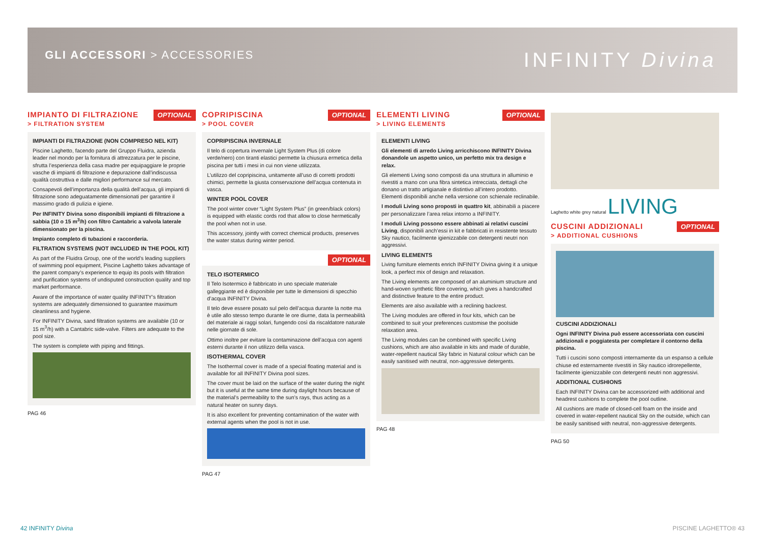GLI ACCESSORI > ACCESSORIES
INFINITY Divina
OPTIONAL
IMPIANTO DI FILTRAZIONE
> FILTRATION SYSTEM
IMPIANTI DI FILTRAZIONE (NON COMPRESO NEL KIT)
Piscine Laghetto, facendo parte del Gruppo Fluidra, azienda leader nel mondo per la fornitura di attrezzatura per le piscine, sfrutta l’esperienza della casa madre per equipaggiare le proprie vasche di impianti di filtrazione e depurazione dall’indiscussa qualità costruttiva e dalle migliori performance sul mercato.
Consapevoli dell’importanza della qualità dell’acqua, gli impianti di filtrazione sono adeguatamente dimensionati per garantire il massimo grado di pulizia e igiene.
Per INFINITY Divina sono disponibili impianti di filtrazione a sabbia (10 o 15 m<sup>3</sup>/h) con filtro Cantabric a valvola laterale dimensionato per la piscina.
Impianto completo di tubazioni e raccorderia.
FILTRATION SYSTEMS (NOT INCLUDED IN THE POOL KIT)
As part of the Fluidra Group, one of the world’s leading suppliers of swimming pool equipment, Piscine Laghetto takes advantage of the parent company’s experience to equip its pools with filtration and purification systems of undisputed construction quality and top market performance.
Aware of the importance of water quality INFINITY’s filtration systems are adequately dimensioned to guarantee maximum cleanliness and hygiene.
For INFINITY Divina, sand filtration systems are available (10 or 15 m<sup>3</sup>/h) with a Cantabric side-valve. Filters are adequate to the pool size.
The system is complete with piping and fittings.
PAG 46
OPTIONAL
COPRIPISCINA
> POOL COVER
COPRIPISCINA INVERNALE
Il telo di copertura invernale Light System Plus (di colore verde/nero) con tiranti elastici permette la chiusura ermetica della piscina per tutti i mesi in cui non viene utilizzata.
L’utilizzo del copripiscina, unitamente all’uso di corretti prodotti chimici, permette la giusta conservazione dell’acqua contenuta in vasca.
WINTER POOL COVER
The pool winter cover “Light System Plus” (in green/black colors) is equipped with elastic cords rod that allow to close hermetically the pool when not in use.
This accessory, jointly with correct chemical products, preserves the water status during winter period.
OPTIONAL
TELO ISOTERMICO
Il Telo Isotermico è fabbricato in uno speciale materiale galleggiante ed è disponibile per tutte le dimensioni di specchio d’acqua INFINITY Divina.
Il telo deve essere posato sul pelo dell’acqua durante la notte ma è utile allo stesso tempo durante le ore diurne, data la permeabilità del materiale ai raggi solari, fungendo così da riscaldatore naturale nelle giornate di sole.
Ottimo inoltre per evitare la contaminazione dell’acqua con agenti esterni durante il non utilizzo della vasca.
ISOTHERMAL COVER
The Isothermal cover is made of a special floating material and is available for all INFINITY Divina pool sizes.
The cover must be laid on the surface of the water during the night but it is useful at the same time during daylight hours because of the material’s permeability to the sun’s rays, thus acting as a natural heater on sunny days.
It is also excellent for preventing contamination of the water with external agents when the pool is not in use.
PAG 47
OPTIONAL
ELEMENTI LIVING
> LIVING ELEMENTS
ELEMENTI LIVING
Gli elementi di arredo Living arricchiscono INFINITY Divina donandole un aspetto unico, un perfetto mix tra design e relax.
Gli elementi Living sono composti da una struttura in alluminio e rivestiti a mano con una fibra sintetica intrecciata, dettagli che donano un tratto artigianale e distintivo all’intero prodotto. Elementi disponibili anche nella versione con schienale reclinabile.
I moduli Living sono proposti in quattro kit, abbinabili a piacere per personalizzare l’area relax intorno a INFINITY.
I moduli Living possono essere abbinati ai relativi cuscini Living, disponibili anch’essi in kit e fabbricati in resistente tessuto Sky nautico, facilmente igienizzabile con detergenti neutri non aggressivi.
LIVING ELEMENTS
Living furniture elements enrich INFINITY Divina giving it a unique look, a perfect mix of design and relaxation.
The Living elements are composed of an aluminium structure and hand-woven synthetic fibre covering, which gives a handcrafted and distinctive feature to the entire product.
Elements are also available with a reclining backrest.
The Living modules are offered in four kits, which can be combined to suit your preferences customise the poolside relaxation area.
The Living modules can be combined with specific Living cushions, which are also available in kits and made of durable, water-repellent nautical Sky fabric in Natural colour which can be easily sanitised with neutral, non-aggressive detergents.
PAG 48
Laghetto white grey natural LIVING OPTIONAL
CUSCINI ADDIZIONALI
> ADDITIONAL CUSHIONS
CUSCINI ADDIZIONALI
Ogni INFINITY Divina può essere accessoriata con cuscini addizionali e poggiatesta per completare il contorno della piscina.
Tutti i cuscini sono composti internamente da un espanso a cellule chiuse ed esternamente rivestiti in Sky nautico idrorepellente, facilmente igienizzabile con detergenti neutri non aggressivi.
ADDITIONAL CUSHIONS
Each INFINITY Divina can be accessorized with additional and headrest cushions to complete the pool outline.
All cushions are made of closed-cell foam on the inside and covered in water-repellent nautical Sky on the outside, which can be easily sanitised with neutral, non-aggressive detergents.
PAG 50
42 INFINITY Divina PISCINE LAGHETTO® 43